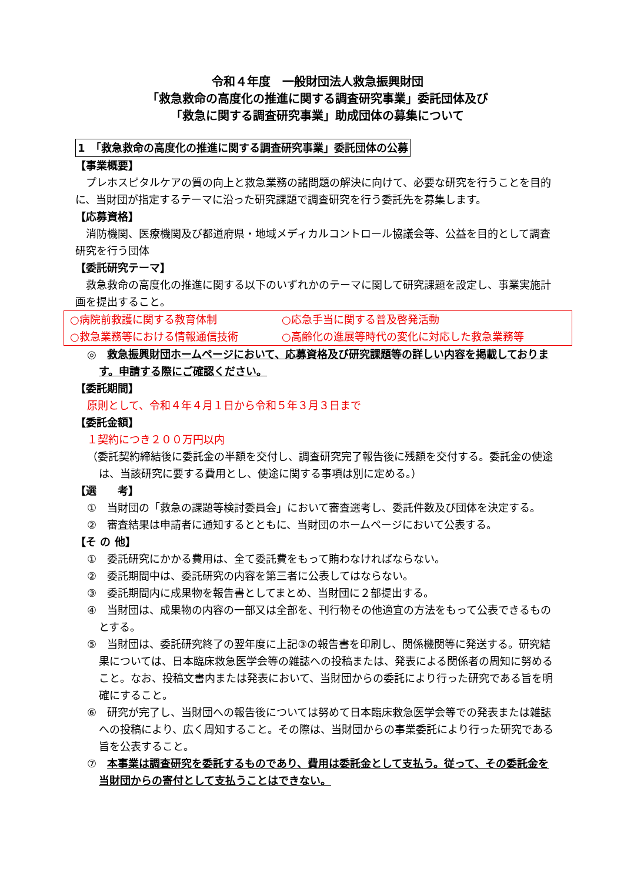令和４年度　一般財団法人救急振興財団
「救急救命の高度化の推進に関する調査研究事業」委託団体及び
「救急に関する調査研究事業」助成団体の募集について
1　「救急救命の高度化の推進に関する調査研究事業」委託団体の公募
【事業概要】
　プレホスピタルケアの質の向上と救急業務の諸問題の解決に向けて、必要な研究を行うことを目的に、当財団が指定するテーマに沿った研究課題で調査研究を行う委託先を募集します。
【応募資格】
　消防機関、医療機関及び都道府県・地域メディカルコントロール協議会等、公益を目的として調査研究を行う団体
【委託研究テーマ】
　救急救命の高度化の推進に関する以下のいずれかのテーマに関して研究課題を設定し、事業実施計画を提出すること。
○病院前救護に関する教育体制 ○応急手当に関する普及啓発活動 ○救急業務等における情報通信技術 ○高齢化の進展等時代の変化に対応した救急業務等
◎　救急振興財団ホームページにおいて、応募資格及び研究課題等の詳しい内容を掲載しております。申請する際にご確認ください。
【委託期間】
原則として、令和４年４月１日から令和５年３月３日まで
【委託金額】
１契約につき２００万円以内
（委託契約締結後に委託金の半額を交付し、調査研究完了報告後に残額を交付する。委託金の使途は、当該研究に要する費用とし、使途に関する事項は別に定める。）
【選　　考】
①　当財団の「救急の課題等検討委員会」において審査選考し、委託件数及び団体を決定する。
②　審査結果は申請者に通知するとともに、当財団のホームページにおいて公表する。
【そ の 他】
①　委託研究にかかる費用は、全て委託費をもって賄わなければならない。
②　委託期間中は、委託研究の内容を第三者に公表してはならない。
③　委託期間内に成果物を報告書としてまとめ、当財団に２部提出する。
④　当財団は、成果物の内容の一部又は全部を、刊行物その他適宜の方法をもって公表できるものとする。
⑤　当財団は、委託研究終了の翌年度に上記③の報告書を印刷し、関係機関等に発送する。研究結果については、日本臨床救急医学会等の雑誌への投稿または、発表による関係者の周知に努めること。なお、投稿文書内または発表において、当財団からの委託により行った研究である旨を明確にすること。
⑥　研究が完了し、当財団への報告後については努めて日本臨床救急医学会等での発表または雑誌への投稿により、広く周知すること。その際は、当財団からの事業委託により行った研究である旨を公表すること。
⑦　本事業は調査研究を委託するものであり、費用は委託金として支払う。従って、その委託金を当財団からの寄付として支払うことはできない。